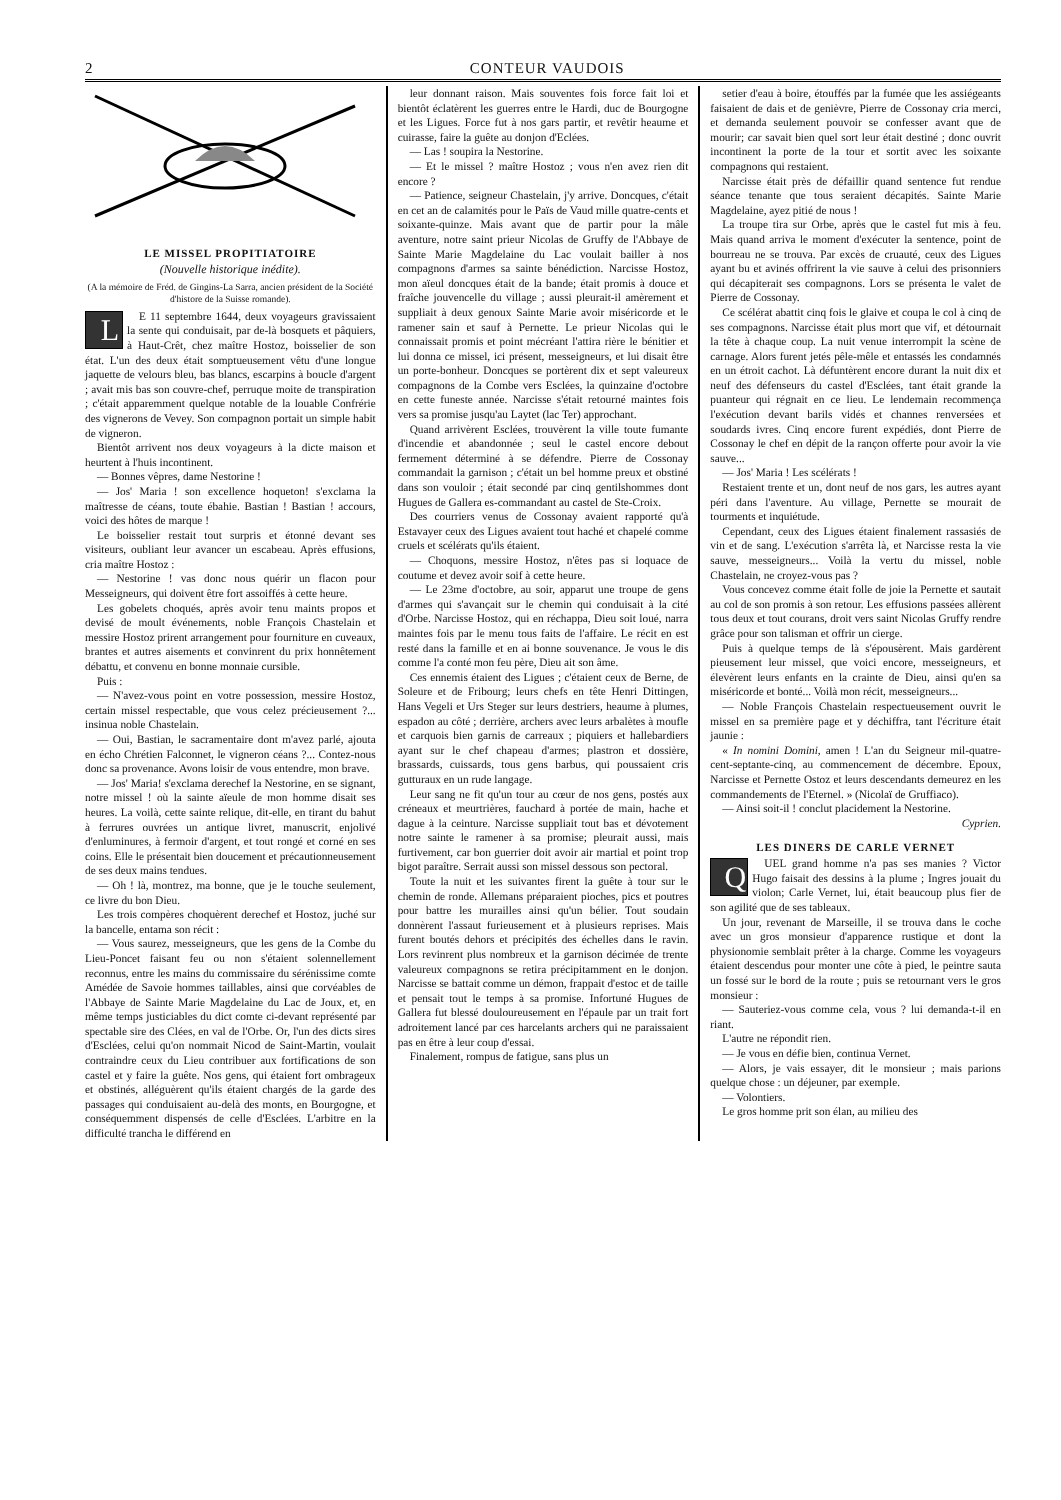2 CONTEUR VAUDOIS
LE MISSEL PROPITIATOIRE
(Nouvelle historique inédite).
(A la mémoire de Fréd. de Gingins-La Sarra, ancien président de la Société d'histore de la Suisse romande).
LE 11 septembre 1644, deux voyageurs gravissaient la sente qui conduisait, par de-là bosquets et pâquiers, à Haut-Crêt, chez maître Hostoz, boisselier de son état. L'un des deux était somptueusement vêtu d'une longue jaquette de velours bleu, bas blancs, escarpins à boucle d'argent ; avait mis bas son couvre-chef, perruque moite de transpiration ; c'était apparemment quelque notable de la louable Confrérie des vignerons de Vevey. Son compagnon portait un simple habit de vigneron.
Bientôt arrivent nos deux voyageurs à la dicte maison et heurtent à l'huis incontinent.
— Bonnes vêpres, dame Nestorine !
— Jos' Maria ! son excellence hoqueton! s'exclama la maîtresse de céans, toute ébahie. Bastian ! Bastian ! accours, voici des hôtes de marque !
Le boisselier restait tout surpris et étonné devant ses visiteurs, oubliant leur avancer un escabeau. Après effusions, cria maître Hostoz :
— Nestorine ! vas donc nous quérir un flacon pour Messeigneurs, qui doivent être fort assoiffés à cette heure.
Les gobelets choqués, après avoir tenu maints propos et devisé de moult événements, noble François Chastelain et messire Hostoz prirent arrangement pour fourniture en cuveaux, brantes et autres aisements et convinrent du prix honnêtement débattu, et convenu en bonne monnaie cursible.
Puis :
— N'avez-vous point en votre possession, messire Hostoz, certain missel respectable, que vous celez précieusement ?... insinua noble Chastelain.
— Oui, Bastian, le sacramentaire dont m'avez parlé, ajouta en écho Chrétien Falconnet, le vigneron céans ?... Contez-nous donc sa provenance. Avons loisir de vous entendre, mon brave.
— Jos' Maria! s'exclama derechef la Nestorine, en se signant, notre missel ! où la sainte aïeule de mon homme disait ses heures. La voilà, cette sainte relique, dit-elle, en tirant du bahut à ferrures ouvrées un antique livret, manuscrit, enjolivé d'enluminures, à fermoir d'argent, et tout rongé et corné en ses coins. Elle le présentait bien doucement et précautionneusement de ses deux mains tendues.
— Oh ! là, montrez, ma bonne, que je le touche seulement, ce livre du bon Dieu.
Les trois compères choquèrent derechef et Hostoz, juché sur la bancelle, entama son récit :
— Vous saurez, messeigneurs, que les gens de la Combe du Lieu-Poncet faisant feu ou non s'étaient solennellement reconnus, entre les mains du commissaire du sérénissime comte Amédée de Savoie hommes taillables, ainsi que corvéables de l'Abbaye de Sainte Marie Magdelaine du Lac de Joux, et, en même temps justiciables du dict comte ci-devant représenté par spectable sire des Clées, en val de l'Orbe. Or, l'un des dicts sires d'Esclées, celui qu'on nommait Nicod de Saint-Martin, voulait contraindre ceux du Lieu contribuer aux fortifications de son castel et y faire la guête. Nos gens, qui étaient fort ombrageux et obstinés, alléguèrent qu'ils étaient chargés de la garde des passages qui conduisaient au-delà des monts, en Bourgogne, et conséquemment dispensés de celle d'Esclées. L'arbitre en la difficulté trancha le différend en
leur donnant raison. Mais souventes fois force fait loi et bientôt éclatèrent les guerres entre le Hardi, duc de Bourgogne et les Ligues. Force fut à nos gars partir, et revêtir heaume et cuirasse, faire la guête au donjon d'Eclées.
— Las ! soupira la Nestorine.
— Et le missel ? maître Hostoz ; vous n'en avez rien dit encore ?
— Patience, seigneur Chastelain, j'y arrive. Doncques, c'était en cet an de calamités pour le Païs de Vaud mille quatre-cents et soixante-quinze. Mais avant que de partir pour la mâle aventure, notre saint prieur Nicolas de Gruffy de l'Abbaye de Sainte Marie Magdelaine du Lac voulait bailler à nos compagnons d'armes sa sainte bénédiction. Narcisse Hostoz, mon aïeul doncques était de la bande; était promis à douce et fraîche jouvencelle du village ; aussi pleurait-il amèrement et suppliait à deux genoux Sainte Marie avoir miséricorde et le ramener sain et sauf à Pernette. Le prieur Nicolas qui le connaissait promis et point mécréant l'attira rière le bénitier et lui donna ce missel, ici présent, messeigneurs, et lui disait être un porte-bonheur. Doncques se portèrent dix et sept valeureux compagnons de la Combe vers Esclées, la quinzaine d'octobre en cette funeste année. Narcisse s'était retourné maintes fois vers sa promise jusqu'au Laytet (lac Ter) approchant.
Quand arrivèrent Esclées, trouvèrent la ville toute fumante d'incendie et abandonnée ; seul le castel encore debout fermement déterminé à se défendre. Pierre de Cossonay commandait la garnison ; c'était un bel homme preux et obstiné dans son vouloir ; était secondé par cinq gentilshommes dont Hugues de Gallera es-commandant au castel de Ste-Croix.
Des courriers venus de Cossonay avaient rapporté qu'à Estavayer ceux des Ligues avaient tout haché et chapelé comme cruels et scélérats qu'ils étaient.
— Choquons, messire Hostoz, n'êtes pas si loquace de coutume et devez avoir soif à cette heure.
— Le 23me d'octobre, au soir, apparut une troupe de gens d'armes qui s'avançait sur le chemin qui conduisait à la cité d'Orbe. Narcisse Hostoz, qui en réchappa, Dieu soit loué, narra maintes fois par le menu tous faits de l'affaire. Le récit en est resté dans la famille et en ai bonne souvenance. Je vous le dis comme l'a conté mon feu père, Dieu ait son âme.
Ces ennemis étaient des Ligues ; c'étaient ceux de Berne, de Soleure et de Fribourg; leurs chefs en tête Henri Dittingen, Hans Vegeli et Urs Steger sur leurs destriers, heaume à plumes, espadon au côté ; derrière, archers avec leurs arbalètes à moufle et carquois bien garnis de carreaux ; piquiers et hallebardiers ayant sur le chef chapeau d'armes; plastron et dossière, brassards, cuissards, tous gens barbus, qui poussaient cris gutturaux en un rude langage.
Leur sang ne fit qu'un tour au cœur de nos gens, postés aux créneaux et meurtrières, fauchard à portée de main, hache et dague à la ceinture. Narcisse suppliait tout bas et dévotement notre sainte le ramener à sa promise; pleurait aussi, mais furtivement, car bon guerrier doit avoir air martial et point trop bigot paraître. Serrait aussi son missel dessous son pectoral.
Toute la nuit et les suivantes firent la guête à tour sur le chemin de ronde. Allemans préparaient pioches, pics et poutres pour battre les murailles ainsi qu'un bélier. Tout soudain donnèrent l'assaut furieusement et à plusieurs reprises. Mais furent boutés dehors et précipités des échelles dans le ravin. Lors revinrent plus nombreux et la garnison décimée de trente valeureux compagnons se retira précipitamment en le donjon. Narcisse se battait comme un démon, frappait d'estoc et de taille et pensait tout le temps à sa promise. Infortuné Hugues de Gallera fut blessé douloureusement en l'épaule par un trait fort adroitement lancé par ces harcelants archers qui ne paraissaient pas en être à leur coup d'essai.
Finalement, rompus de fatigue, sans plus un
setier d'eau à boire, étouffés par la fumée que les assiégeants faisaient de dais et de genièvre, Pierre de Cossonay cria merci, et demanda seulement pouvoir se confesser avant que de mourir; car savait bien quel sort leur était destiné ; donc ouvrit incontinent la porte de la tour et sortit avec les soixante compagnons qui restaient.
Narcisse était près de défaillir quand sentence fut rendue séance tenante que tous seraient décapités. Sainte Marie Magdelaine, ayez pitié de nous !
La troupe tira sur Orbe, après que le castel fut mis à feu. Mais quand arriva le moment d'exécuter la sentence, point de bourreau ne se trouva. Par excès de cruauté, ceux des Ligues ayant bu et avinés offrirent la vie sauve à celui des prisonniers qui décapiterait ses compagnons. Lors se présenta le valet de Pierre de Cossonay.
Ce scélérat abattit cinq fois le glaive et coupa le col à cinq de ses compagnons. Narcisse était plus mort que vif, et détournait la tête à chaque coup. La nuit venue interrompit la scène de carnage. Alors furent jetés pêle-mêle et entassés les condamnés en un étroit cachot. Là défuntèrent encore durant la nuit dix et neuf des défenseurs du castel d'Esclées, tant était grande la puanteur qui régnait en ce lieu. Le lendemain recommença l'exécution devant barils vidés et channes renversées et soudards ivres. Cinq encore furent expédiés, dont Pierre de Cossonay le chef en dépit de la rançon offerte pour avoir la vie sauve...
— Jos' Maria ! Les scélérats !
Restaient trente et un, dont neuf de nos gars, les autres ayant péri dans l'aventure. Au village, Pernette se mourait de tourments et inquiétude.
Cependant, ceux des Ligues étaient finalement rassasiés de vin et de sang. L'exécution s'arrêta là, et Narcisse resta la vie sauve, messeigneurs... Voilà la vertu du missel, noble Chastelain, ne croyez-vous pas ?
Vous concevez comme était folle de joie la Pernette et sautait au col de son promis à son retour. Les effusions passées allèrent tous deux et tout courans, droit vers saint Nicolas Gruffy rendre grâce pour son talisman et offrir un cierge.
Puis à quelque temps de là s'épousèrent. Mais gardèrent pieusement leur missel, que voici encore, messeigneurs, et élevèrent leurs enfants en la crainte de Dieu, ainsi qu'en sa miséricorde et bonté... Voilà mon récit, messeigneurs...
— Noble François Chastelain respectueusement ouvrit le missel en sa première page et y déchiffra, tant l'écriture était jaunie :
« In nomini Domini, amen ! L'an du Seigneur mil-quatre-cent-septante-cinq, au commencement de décembre. Epoux, Narcisse et Pernette Ostoz et leurs descendants demeurez en les commandements de l'Eternel. » (Nicolaï de Gruffiaco).
— Ainsi soit-il ! conclut placidement la Nestorine. Cyprien.
LES DINERS DE CARLE VERNET
QUEL grand homme n'a pas ses manies ? Victor Hugo faisait des dessins à la plume ; Ingres jouait du violon; Carle Vernet, lui, était beaucoup plus fier de son agilité que de ses tableaux.
Un jour, revenant de Marseille, il se trouva dans le coche avec un gros monsieur d'apparence rustique et dont la physionomie semblait prêter à la charge. Comme les voyageurs étaient descendus pour monter une côte à pied, le peintre sauta un fossé sur le bord de la route ; puis se retournant vers le gros monsieur :
— Sauteriez-vous comme cela, vous ? lui demanda-t-il en riant.
L'autre ne répondit rien.
— Je vous en défie bien, continua Vernet.
— Alors, je vais essayer, dit le monsieur ; mais parions quelque chose : un déjeuner, par exemple.
— Volontiers.
Le gros homme prit son élan, au milieu des